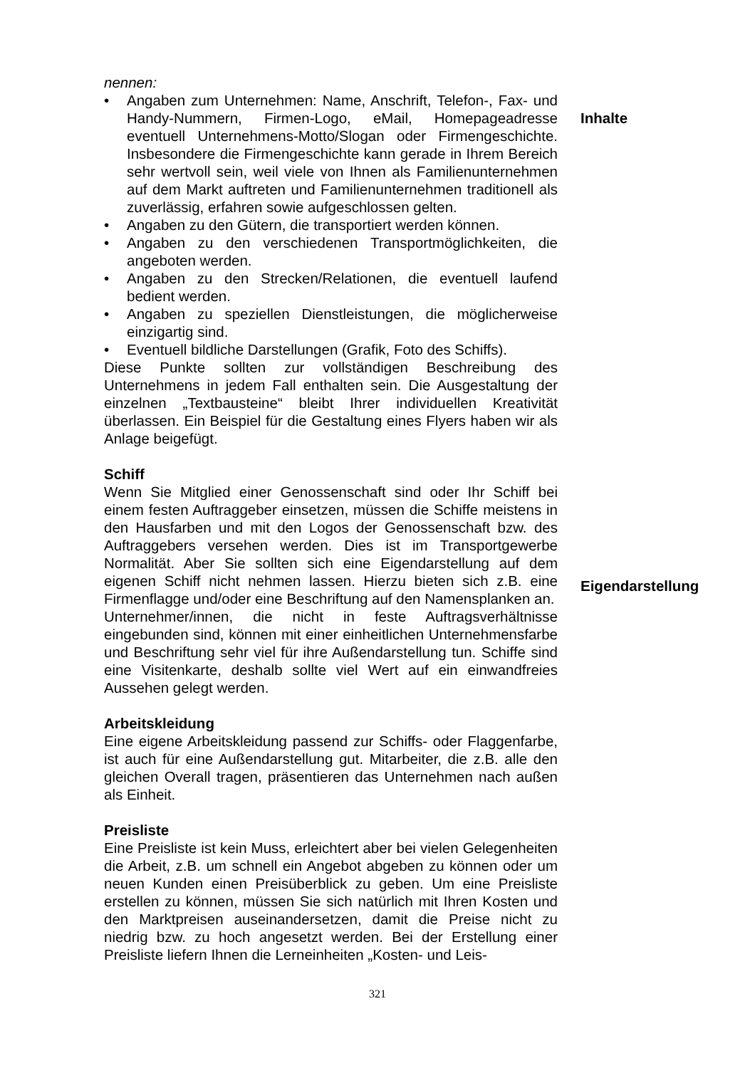nennen:
• Angaben zum Unternehmen: Name, Anschrift, Telefon-, Fax- und Handy-Nummern, Firmen-Logo, eMail, Homepageadresse eventuell Unternehmens-Motto/Slogan oder Firmengeschichte. Insbesondere die Firmengeschichte kann gerade in Ihrem Bereich sehr wertvoll sein, weil viele von Ihnen als Familienunternehmen auf dem Markt auftreten und Familienunternehmen traditionell als zuverlässig, erfahren sowie aufgeschlossen gelten.
• Angaben zu den Gütern, die transportiert werden können.
• Angaben zu den verschiedenen Transportmöglichkeiten, die angeboten werden.
• Angaben zu den Strecken/Relationen, die eventuell laufend bedient werden.
• Angaben zu speziellen Dienstleistungen, die möglicherweise einzigartig sind.
• Eventuell bildliche Darstellungen (Grafik, Foto des Schiffs).
Diese Punkte sollten zur vollständigen Beschreibung des Unternehmens in jedem Fall enthalten sein. Die Ausgestaltung der einzelnen „Textbausteine“ bleibt Ihrer individuellen Kreativität überlassen. Ein Beispiel für die Gestaltung eines Flyers haben wir als Anlage beigefügt.
Schiff
Wenn Sie Mitglied einer Genossenschaft sind oder Ihr Schiff bei einem festen Auftraggeber einsetzen, müssen die Schiffe meistens in den Hausfarben und mit den Logos der Genossenschaft bzw. des Auftraggebers versehen werden. Dies ist im Transportgewerbe Normalität. Aber Sie sollten sich eine Eigendarstellung auf dem eigenen Schiff nicht nehmen lassen. Hierzu bieten sich z.B. eine Firmenflagge und/oder eine Beschriftung auf den Namensplanken an.
Unternehmer/innen, die nicht in feste Auftragsverhältnisse eingebunden sind, können mit einer einheitlichen Unternehmensfarbe und Beschriftung sehr viel für ihre Außendarstellung tun. Schiffe sind eine Visitenkarte, deshalb sollte viel Wert auf ein einwandfreies Aussehen gelegt werden.
Arbeitskleidung
Eine eigene Arbeitskleidung passend zur Schiffs- oder Flaggenfarbe, ist auch für eine Außendarstellung gut. Mitarbeiter, die z.B. alle den gleichen Overall tragen, präsentieren das Unternehmen nach außen als Einheit.
Preisliste
Eine Preisliste ist kein Muss, erleichtert aber bei vielen Gelegenheiten die Arbeit, z.B. um schnell ein Angebot abgeben zu können oder um neuen Kunden einen Preisüberblick zu geben. Um eine Preisliste erstellen zu können, müssen Sie sich natürlich mit Ihren Kosten und den Marktpreisen auseinandersetzen, damit die Preise nicht zu niedrig bzw. zu hoch angesetzt werden. Bei der Erstellung einer Preisliste liefern Ihnen die Lerneinheiten „Kosten- und Leis-
Inhalte
Eigendarstellung
321